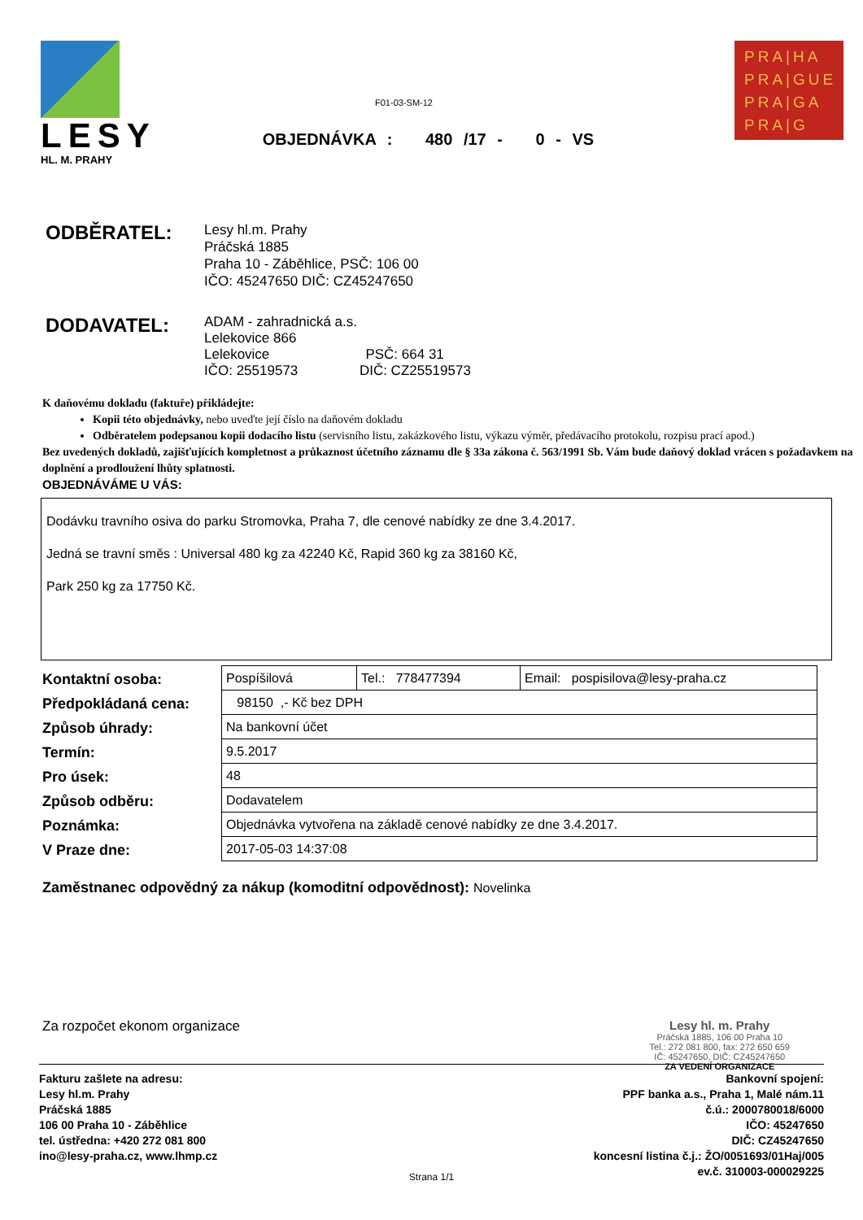LESY
HL. M. PRAHY
F01-03-SM-12
OBJEDNÁVKA : 480 /17 - 0 - VS
PRA|HA
PRA|GUE
PRA|GA
PRA|G
ODBĚRATEL:
Lesy hl.m. Prahy
Práčská 1885
Praha 10 - Záběhlice, PSČ: 106 00
IČO: 45247650 DIČ: CZ45247650
DODAVATEL:
ADAM - zahradnická a.s.
Lelekovice 866
Lelekovice PSČ: 664 31
IČO: 25519573 DIČ: CZ25519573
K daňovému dokladu (faktuře) přikládejte:
Kopii této objednávky, nebo uveďte její číslo na daňovém dokladu
Odběratelem podepsanou kopii dodacího listu (servisního listu, zakázkového listu, výkazu výměr, předávacího protokolu, rozpisu prací apod.)
Bez uvedených dokladů, zajišťujících kompletnost a průkaznost účetního záznamu dle § 33a zákona č. 563/1991 Sb. Vám bude daňový doklad vrácen s požadavkem na doplnění a prodloužení lhůty splatnosti.
OBJEDNÁVÁME U VÁS:
Dodávku travního osiva do parku Stromovka, Praha 7, dle cenové nabídky ze dne 3.4.2017.
Jedná se travní směs : Universal 480 kg za 42240 Kč, Rapid 360 kg za 38160 Kč,
Park 250 kg za 17750 Kč.
Kontaktní osoba:
Předpokládaná cena:
Způsob úhrady:
Termín:
Pro úsek:
Způsob odběru:
Poznámka:
V Praze dne:
| Pospíšilová | Tel.: 778477394 | Email: pospisilova@lesy-praha.cz |
| 98150 ,- Kč bez DPH | | |
| Na bankovní účet | | |
| 9.5.2017 | | |
| 48 | | |
| Dodavatelem | | |
| Objednávka vytvořena na základě cenové nabídky ze dne 3.4.2017. | | |
| 2017-05-03 14:37:08 | | |
Zaměstnanec odpovědný za nákup (komoditní odpovědnost): Novelinka
Za rozpočet ekonom organizace Lesy hl. m. Prahy
Práčská 1885, 106 00 Praha 10
Tel.: 272 081 800, fax: 272 650 659
IČ: 45247650, DIČ: CZ45247650
ZA VEDENÍ ORGANIZACE
Fakturu zašlete na adresu:
Lesy hl.m. Prahy
Práčská 1885
106 00 Praha 10 - Záběhlice
tel. ústředna: +420 272 081 800
ino@lesy-praha.cz, www.lhmp.cz
Bankovní spojení:
PPF banka a.s., Praha 1, Malé nám.11
č.ú.: 2000780018/6000
IČO: 45247650
DIČ: CZ45247650
koncesní listina č.j.: ŽO/0051693/01Haj/005
ev.č. 310003-000029225
Strana 1/1